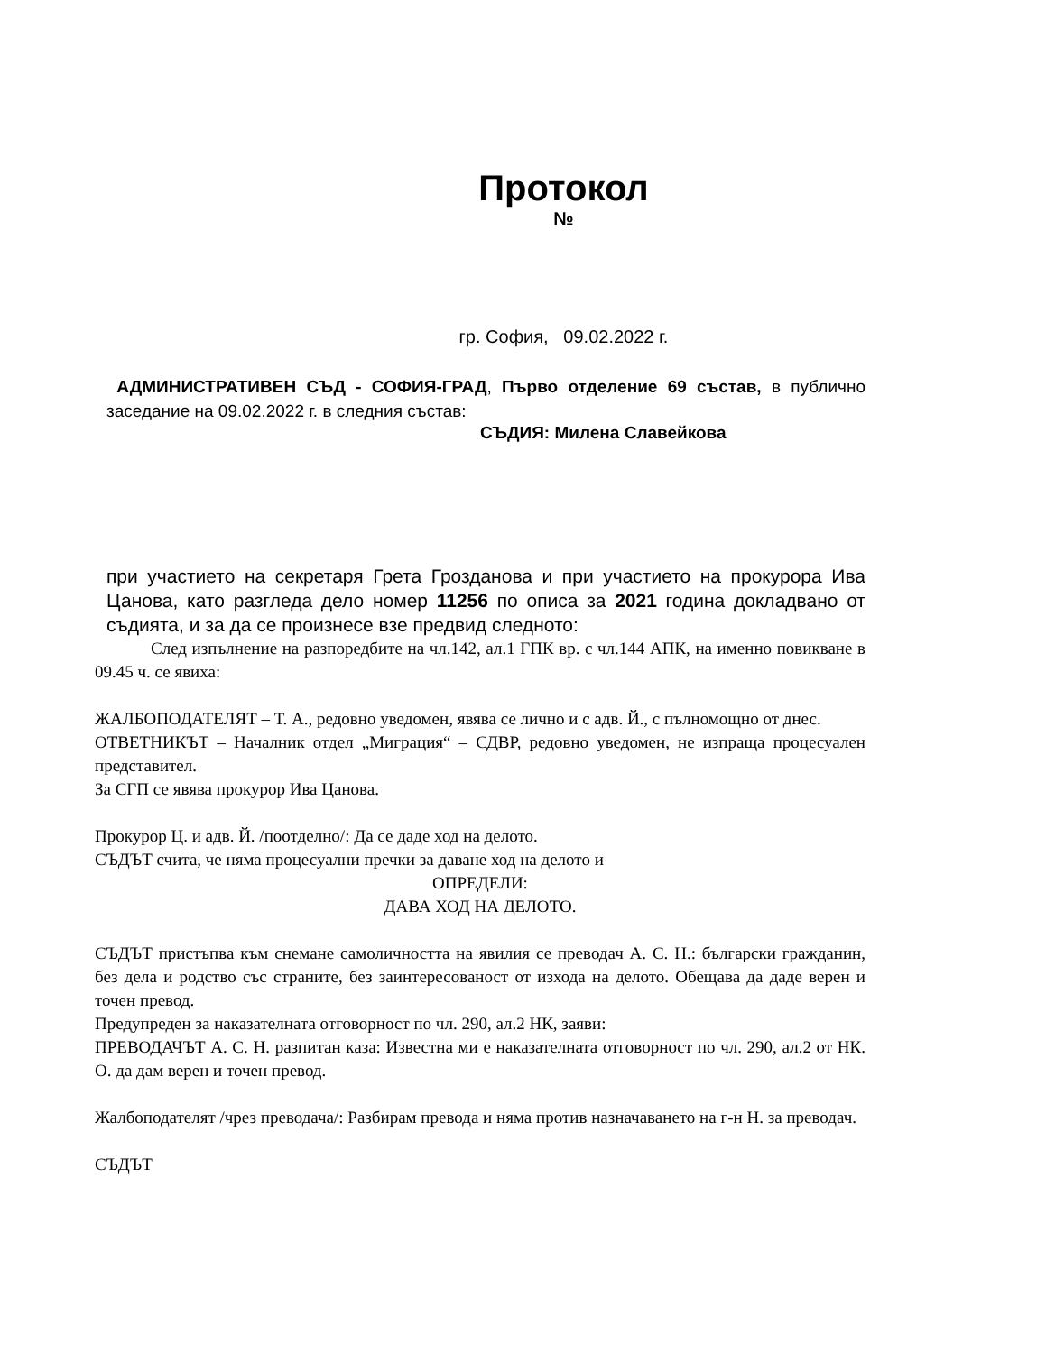Протокол
№
гр. София, 09.02.2022 г.
АДМИНИСТРАТИВЕН СЪД - СОФИЯ-ГРАД, Първо отделение 69 състав, в публично заседание на 09.02.2022 г. в следния състав:
СЪДИЯ: Милена Славейкова
при участието на секретаря Грета Грозданова и при участието на прокурора Ива Цанова, като разгледа дело номер 11256 по описа за 2021 година докладвано от съдията, и за да се произнесе взе предвид следното:
След изпълнение на разпоредбите на чл.142, ал.1 ГПК вр. с чл.144 АПК, на именно повикване в 09.45 ч. се явиха:
ЖАЛБОПОДАТЕЛЯТ – Т. А., редовно уведомен, явява се лично и с адв. Й., с пълномощно от днес.
ОТВЕТНИКЪТ – Началник отдел „Миграция“ – СДВР, редовно уведомен, не изпраща процесуален представител.
За СГП се явява прокурор Ива Цанова.
Прокурор Ц. и адв. Й. /поотделно/: Да се даде ход на делото.
СЪДЪТ счита, че няма процесуални пречки за даване ход на делото и
ОПРЕДЕЛИ:
ДАВА ХОД НА ДЕЛОТО.
СЪДЪТ пристъпва към снемане самоличността на явилия се преводач А. С. Н.: български гражданин, без дела и родство със страните, без заинтересованост от изхода на делото. Обещава да даде верен и точен превод.
Предупреден за наказателната отговорност по чл. 290, ал.2 НК, заяви:
ПРЕВОДАЧЪТ А. С. Н. разпитан каза: Известна ми е наказателната отговорност по чл. 290, ал.2 от НК. О. да дам верен и точен превод.
Жалбоподателят /чрез преводача/: Разбирам превода и няма против назначаването на г-н Н. за преводач.
СЪДЪТ